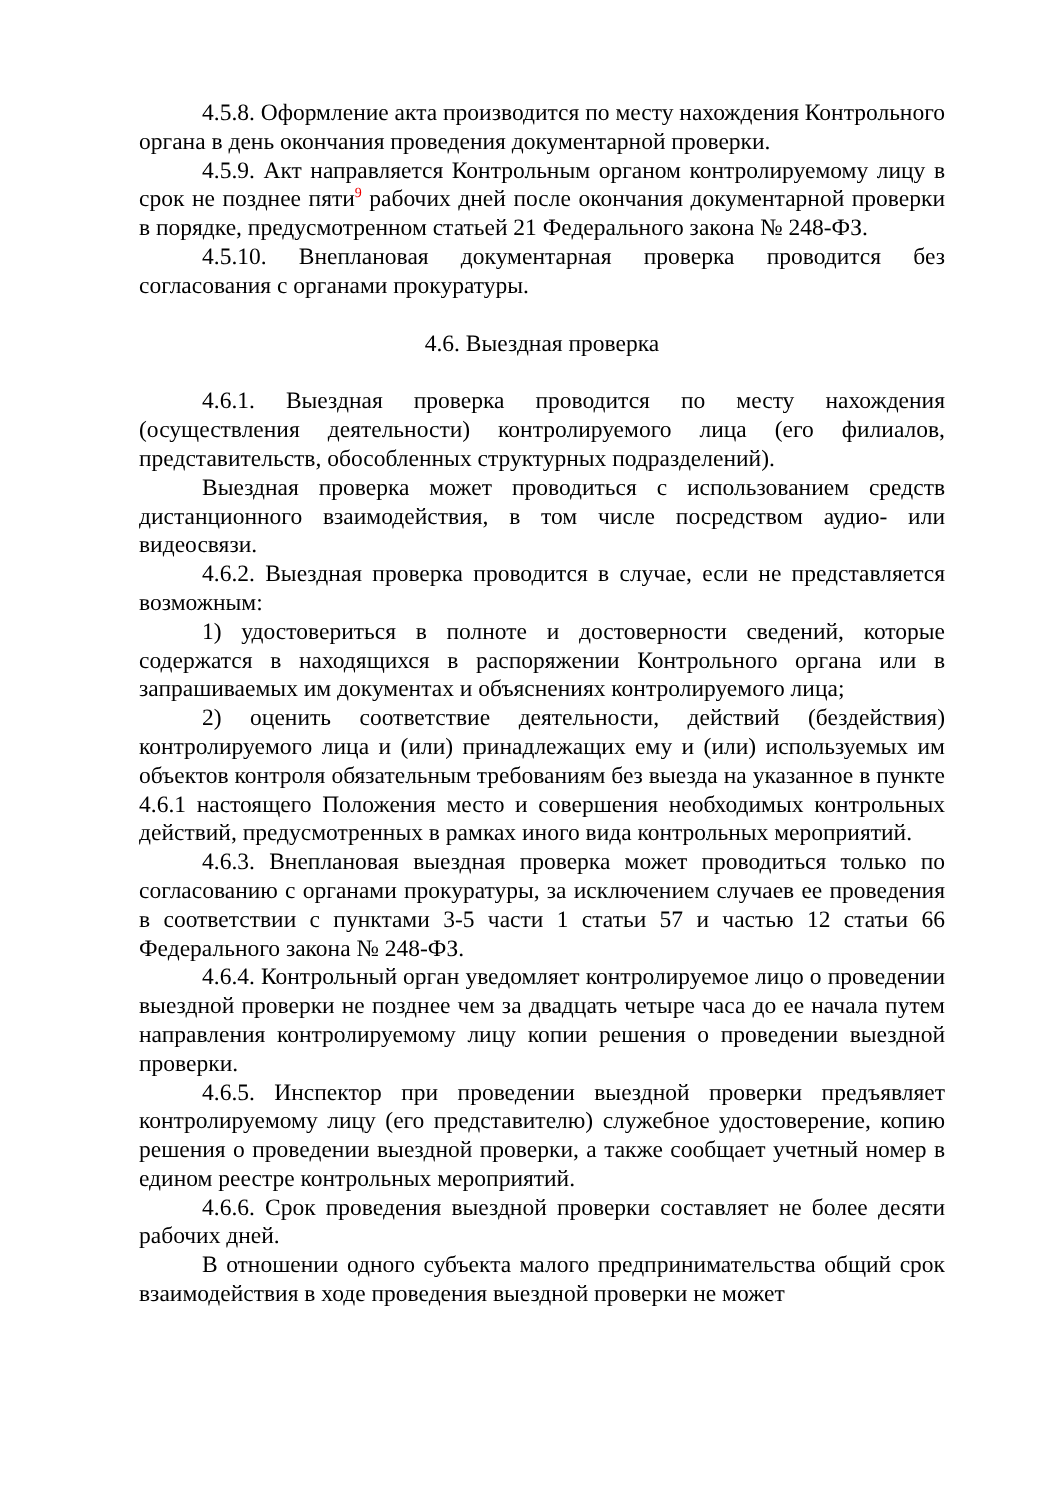4.5.8. Оформление акта производится по месту нахождения Контрольного органа в день окончания проведения документарной проверки.
4.5.9. Акт направляется Контрольным органом контролируемому лицу в срок не позднее пяти<sup>9</sup> рабочих дней после окончания документарной проверки в порядке, предусмотренном статьей 21 Федерального закона № 248-ФЗ.
4.5.10. Внеплановая документарная проверка проводится без согласования с органами прокуратуры.
4.6. Выездная проверка
4.6.1. Выездная проверка проводится по месту нахождения (осуществления деятельности) контролируемого лица (его филиалов, представительств, обособленных структурных подразделений).
Выездная проверка может проводиться с использованием средств дистанционного взаимодействия, в том числе посредством аудио- или видеосвязи.
4.6.2. Выездная проверка проводится в случае, если не представляется возможным:
1) удостовериться в полноте и достоверности сведений, которые содержатся в находящихся в распоряжении Контрольного органа или в запрашиваемых им документах и объяснениях контролируемого лица;
2) оценить соответствие деятельности, действий (бездействия) контролируемого лица и (или) принадлежащих ему и (или) используемых им объектов контроля обязательным требованиям без выезда на указанное в пункте 4.6.1 настоящего Положения место и совершения необходимых контрольных действий, предусмотренных в рамках иного вида контрольных мероприятий.
4.6.3. Внеплановая выездная проверка может проводиться только по согласованию с органами прокуратуры, за исключением случаев ее проведения в соответствии с пунктами 3-5 части 1 статьи 57 и частью 12 статьи 66 Федерального закона № 248-ФЗ.
4.6.4. Контрольный орган уведомляет контролируемое лицо о проведении выездной проверки не позднее чем за двадцать четыре часа до ее начала путем направления контролируемому лицу копии решения о проведении выездной проверки.
4.6.5. Инспектор при проведении выездной проверки предъявляет контролируемому лицу (его представителю) служебное удостоверение, копию решения о проведении выездной проверки, а также сообщает учетный номер в едином реестре контрольных мероприятий.
4.6.6. Срок проведения выездной проверки составляет не более десяти рабочих дней.
В отношении одного субъекта малого предпринимательства общий срок взаимодействия в ходе проведения выездной проверки не может